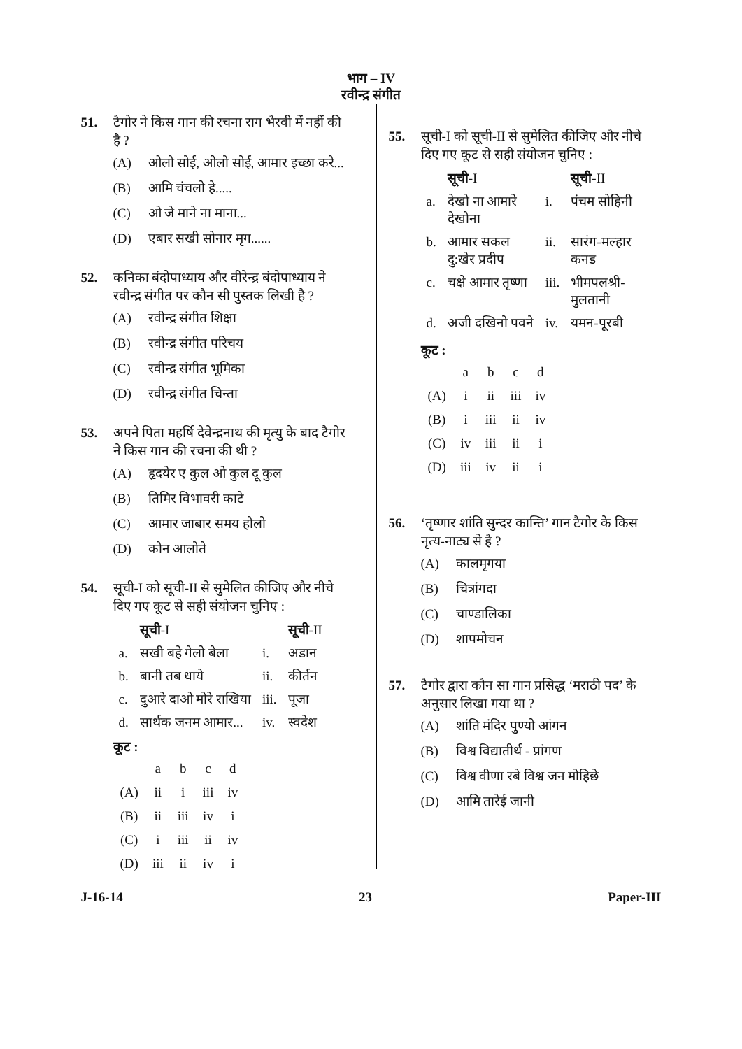भाग – IV
रवीन्द्र संगीत
51. टैगोर ने किस गान की रचना राग भैरवी में नहीं की है ?
(A) ओलो सोई, ओलो सोई, आमार इच्छा करे...
(B) आमि चंचलो हे.....
(C) ओ जे माने ना माना...
(D) एबार सखी सोनार मृग......
52. कनिका बंदोपाध्याय और वीरेन्द्र बंदोपाध्याय ने रवीन्द्र संगीत पर कौन सी पुस्तक लिखी है ?
(A) रवीन्द्र संगीत शिक्षा
(B) रवीन्द्र संगीत परिचय
(C) रवीन्द्र संगीत भूमिका
(D) रवीन्द्र संगीत चिन्ता
53. अपने पिता महर्षि देवेन्द्रनाथ की मृत्यु के बाद टैगोर ने किस गान की रचना की थी ?
(A) हृदयेर ए कुल ओ कुल दू कुल
(B) तिमिर विभावरी काटे
(C) आमार जाबार समय होलो
(D) कोन आलोते
54. सूची-I को सूची-II से सुमेलित कीजिए और नीचे दिए गए कूट से सही संयोजन चुनिए :
| | सूची -I | | सूची -II |
| --- | --- | --- | --- |
| a. | सखी बहे गेलो बेला | i. | अडान |
| b. | बानी तब धाये | ii. | कीर्तन |
| c. | दुआरे दाओ मोरे राखिया | iii. | पूजा |
| d. | सार्थक जनम आमार... | iv. | स्वदेश |
कूट :
| | a | b | c | d |
| (A) | ii | i | iii | iv |
| (B) | ii | iii | iv | i |
| (C) | i | iii | ii | iv |
| (D) | iii | ii | iv | i |
55. सूची-I को सूची-II से सुमेलित कीजिए और नीचे दिए गए कूट से सही संयोजन चुनिए :
| | सूची -I | | सूची -II |
| --- | --- | --- | --- |
| a. | देखो ना आमारे देखोना | i. | पंचम सोहिनी |
| b. | आमार सकल दु:खेर प्रदीप | ii. | सारंग-मल्हार कनड |
| c. | चक्षे आमार तृष्णा | iii. | भीमपलश्री-मुलतानी |
| d. | अजी दखिनो पवने | iv. | यमन-पूरबी |
कूट :
| | a | b | c | d |
| (A) | i | ii | iii | iv |
| (B) | i | iii | ii | iv |
| (C) | iv | iii | ii | i |
| (D) | iii | iv | ii | i |
56. ‘तृष्णार शांति सुन्दर कान्ति’ गान टैगोर के किस नृत्य-नाट्य से है ?
(A) कालमृगया
(B) चित्रांगदा
(C) चाण्डालिका
(D) शापमोचन
57. टैगोर द्वारा कौन सा गान प्रसिद्ध ‘मराठी पद’ के अनुसार लिखा गया था ?
(A) शांति मंदिर पुण्यो आंगन
(B) विश्व विद्यातीर्थ - प्रांगण
(C) विश्व वीणा रबे विश्व जन मोहिछे
(D) आमि तारेई जानी
J-16-14 23 Paper-III